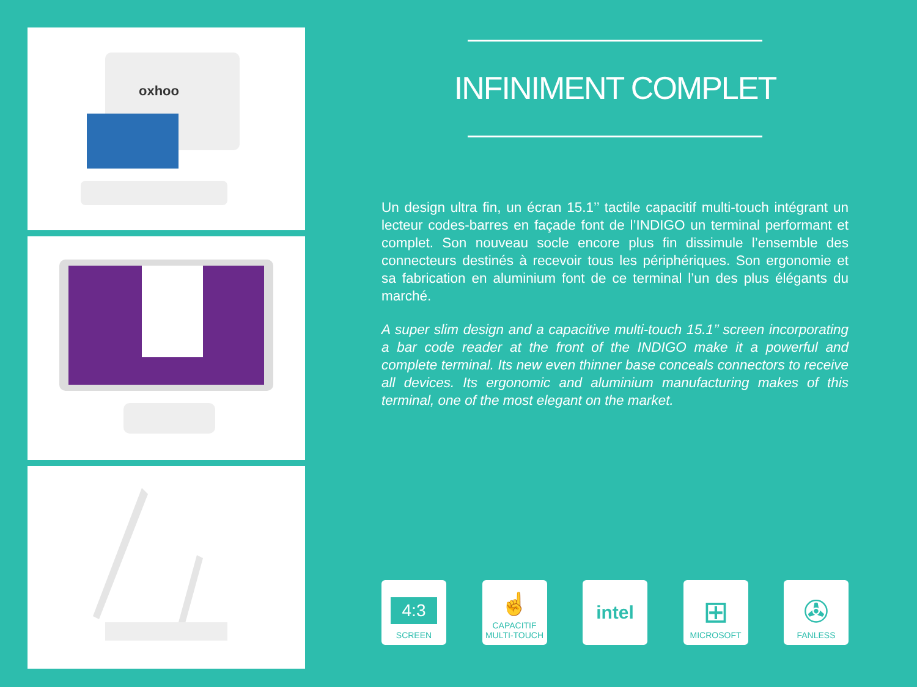oxhoo
INFINIMENT COMPLET
Un design ultra fin, un écran 15.1’’ tactile capacitif multi-touch intégrant un lecteur codes-barres en façade font de l’INDIGO un terminal performant et complet. Son nouveau socle encore plus fin dissimule l’ensemble des connecteurs destinés à recevoir tous les périphériques. Son ergonomie et sa fabrication en aluminium font de ce terminal l’un des plus élégants du marché.
A super slim design and a capacitive multi-touch 15.1’’ screen incorporating a bar code reader at the front of the INDIGO make it a powerful and complete terminal. Its new even thinner base conceals connectors to receive all devices. Its ergonomic and aluminium manufacturing makes of this terminal, one of the most elegant on the market.
4:3
SCREEN
☝
CAPACITIF
MULTI-TOUCH
intel
⊞
MICROSOFT
✇
FANLESS